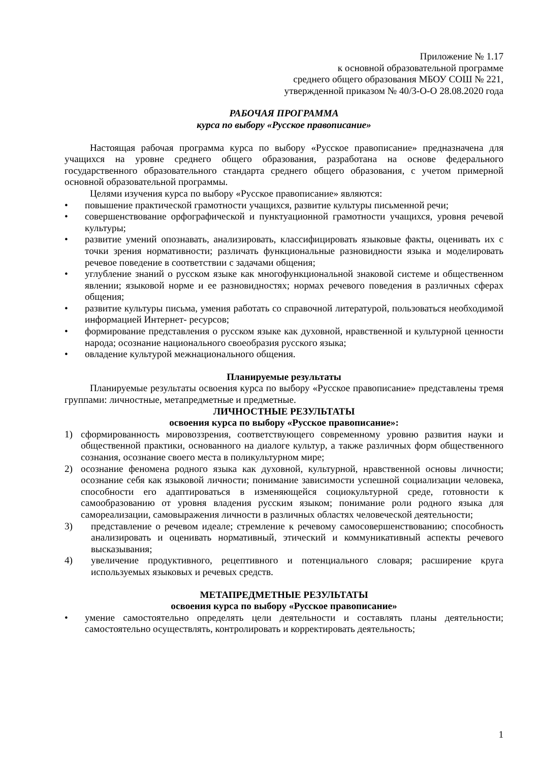Приложение № 1.17
к основной образовательной программе
среднего общего образования МБОУ СОШ № 221,
утвержденной приказом № 40/3-О-О 28.08.2020 года
РАБОЧАЯ ПРОГРАММА
курса по выбору «Русское правописание»
Настоящая рабочая программа курса по выбору «Русское правописание» предназначена для учащихся на уровне среднего общего образования, разработана на основе федерального государственного образовательного стандарта среднего общего образования, с учетом примерной основной образовательной программы.
Целями изучения курса по выбору «Русское правописание» являются:
• повышение практической грамотности учащихся, развитие культуры письменной речи;
• совершенствование орфографической и пунктуационной грамотности учащихся, уровня речевой культуры;
• развитие умений опознавать, анализировать, классифицировать языковые факты, оценивать их с точки зрения нормативности; различать функциональные разновидности языка и моделировать речевое поведение в соответствии с задачами общения;
• углубление знаний о русском языке как многофункциональной знаковой системе и общественном явлении; языковой норме и ее разновидностях; нормах речевого поведения в различных сферах общения;
• развитие культуры письма, умения работать со справочной литературой, пользоваться необходимой информацией Интернет- ресурсов;
• формирование представления о русском языке как духовной, нравственной и культурной ценности народа; осознание национального своеобразия русского языка;
• овладение культурой межнационального общения.
Планируемые результаты
Планируемые результаты освоения курса по выбору «Русское правописание» представлены тремя группами: личностные, метапредметные и предметные.
ЛИЧНОСТНЫЕ РЕЗУЛЬТАТЫ
освоения курса по выбору «Русское правописание»:
1) сформированность мировоззрения, соответствующего современному уровню развития науки и общественной практики, основанного на диалоге культур, а также различных форм общественного сознания, осознание своего места в поликультурном мире;
2) осознание феномена родного языка как духовной, культурной, нравственной основы личности; осознание себя как языковой личности; понимание зависимости успешной социализации человека, способности его адаптироваться в изменяющейся социокультурной среде, готовности к самообразованию от уровня владения русским языком; понимание роли родного языка для самореализации, самовыражения личности в различных областях человеческой деятельности;
3) представление о речевом идеале; стремление к речевому самосовершенствованию; способность анализировать и оценивать нормативный, этический и коммуникативный аспекты речевого высказывания;
4) увеличение продуктивного, рецептивного и потенциального словаря; расширение круга используемых языковых и речевых средств.
МЕТАПРЕДМЕТНЫЕ РЕЗУЛЬТАТЫ
освоения курса по выбору «Русское правописание»
• умение самостоятельно определять цели деятельности и составлять планы деятельности; самостоятельно осуществлять, контролировать и корректировать деятельность;
1